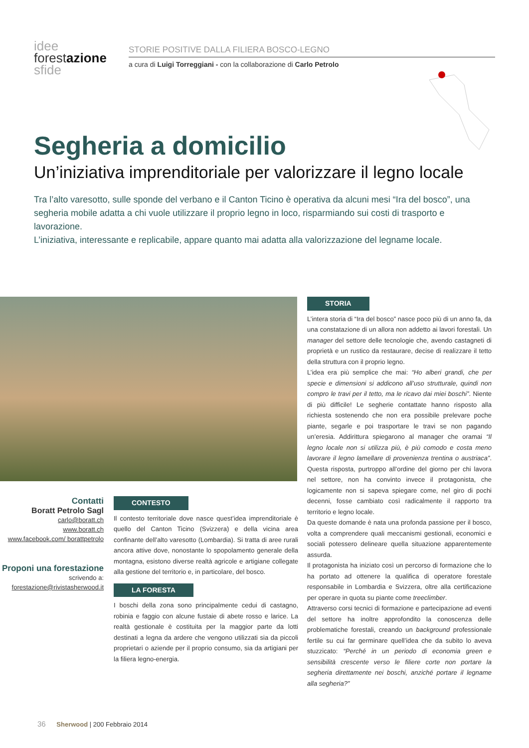idee
forestazione
sfide
STORIE POSITIVE DALLA FILIERA BOSCO-LEGNO
a cura di Luigi Torreggiani - con la collaborazione di Carlo Petrolo
Segheria a domicilio
Un’iniziativa imprenditoriale per valorizzare il legno locale
Tra l’alto varesotto, sulle sponde del verbano e il Canton Ticino è operativa da alcuni mesi “Ira del bosco”, una segheria mobile adatta a chi vuole utilizzare il proprio legno in loco, risparmiando sui costi di trasporto e lavorazione.
L’iniziativa, interessante e replicabile, appare quanto mai adatta alla valorizzazione del legname locale.
Contatti
Boratt Petrolo Sagl
carlo@boratt.ch
www.boratt.ch
www.facebook.com/ borattpetrolo
Proponi una forestazione
scrivendo a:
forestazione@rivistasherwood.it
CONTESTO
Il contesto territoriale dove nasce quest’idea imprenditoriale è quello del Canton Ticino (Svizzera) e della vicina area confinante dell’alto varesotto (Lombardia). Si tratta di aree rurali ancora attive dove, nonostante lo spopolamento generale della montagna, esistono diverse realtà agricole e artigiane collegate alla gestione del territorio e, in particolare, del bosco.
LA FORESTA
I boschi della zona sono principalmente cedui di castagno, robinia e faggio con alcune fustaie di abete rosso e larice. La realtà gestionale è costituita per la maggior parte da lotti destinati a legna da ardere che vengono utilizzati sia da piccoli proprietari o aziende per il proprio consumo, sia da artigiani per la filiera legno-energia.
STORIA
L’intera storia di “Ira del bosco” nasce poco più di un anno fa, da una constatazione di un allora non addetto ai lavori forestali. Un manager del settore delle tecnologie che, avendo castagneti di proprietà e un rustico da restaurare, decise di realizzare il tetto della struttura con il proprio legno.
L’idea era più semplice che mai: “Ho alberi grandi, che per specie e dimensioni si addicono all’uso strutturale, quindi non compro le travi per il tetto, ma le ricavo dai miei boschi”. Niente di più difficile! Le segherie contattate hanno risposto alla richiesta sostenendo che non era possibile prelevare poche piante, segarle e poi trasportare le travi se non pagando un’eresia. Addirittura spiegarono al manager che oramai “Il legno locale non si utilizza più, è più comodo e costa meno lavorare il legno lamellare di provenienza trentina o austriaca”. Questa risposta, purtroppo all’ordine del giorno per chi lavora nel settore, non ha convinto invece il protagonista, che logicamente non si sapeva spiegare come, nel giro di pochi decenni, fosse cambiato così radicalmente il rapporto tra territorio e legno locale.
Da queste domande è nata una profonda passione per il bosco, volta a comprendere quali meccanismi gestionali, economici e sociali potessero delineare quella situazione apparentemente assurda.
Il protagonista ha iniziato così un percorso di formazione che lo ha portato ad ottenere la qualifica di operatore forestale responsabile in Lombardia e Svizzera, oltre alla certificazione per operare in quota su piante come treeclimber.
Attraverso corsi tecnici di formazione e partecipazione ad eventi del settore ha inoltre approfondito la conoscenza delle problematiche forestali, creando un background professionale fertile su cui far germinare quell’idea che da subito lo aveva stuzzicato: “Perché in un periodo di economia green e sensibilità crescente verso le filiere corte non portare la segheria direttamente nei boschi, anziché portare il legname alla segheria?”
36 Sherwood | 200 Febbraio 2014